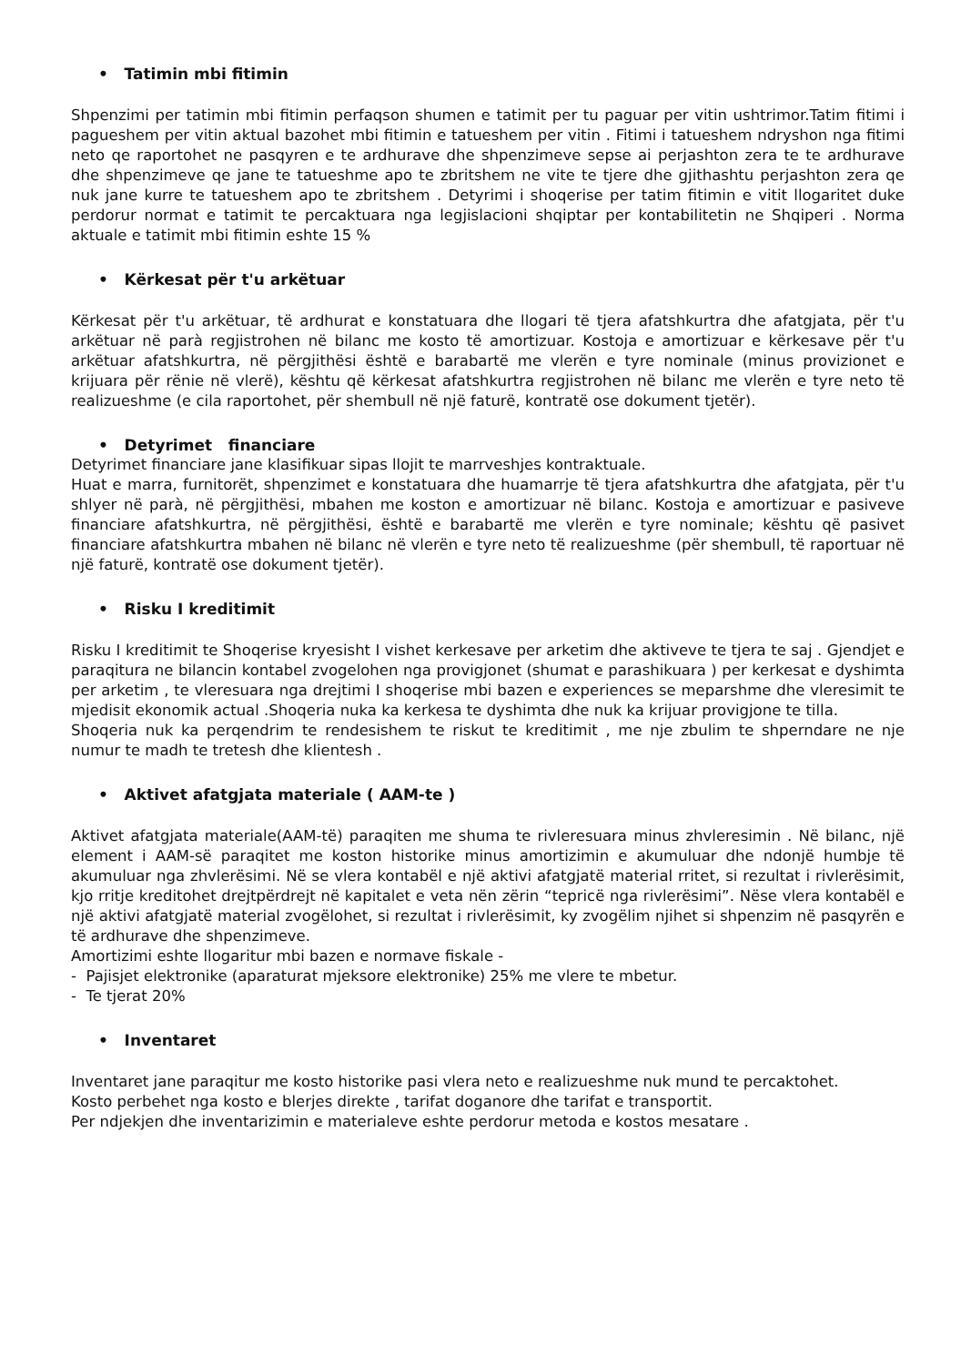• Tatimin mbi fitimin
Shpenzimi per tatimin mbi fitimin perfaqson shumen e tatimit per tu paguar per vitin ushtrimor.Tatim fitimi i pagueshem per vitin aktual bazohet mbi fitimin e tatueshem per vitin . Fitimi i tatueshem ndryshon nga fitimi neto qe raportohet ne pasqyren e te ardhurave dhe shpenzimeve sepse ai perjashton zera te te ardhurave dhe shpenzimeve qe jane te tatueshme apo te zbritshem ne vite te tjere dhe gjithashtu perjashton zera qe nuk jane kurre te tatueshem apo te zbritshem . Detyrimi i shoqerise per tatim fitimin e vitit llogaritet duke perdorur normat e tatimit te percaktuara nga legjislacioni shqiptar per kontabilitetin ne Shqiperi . Norma aktuale e tatimit mbi fitimin eshte 15 %
• Kërkesat për t'u arkëtuar
Kërkesat për t'u arkëtuar, të ardhurat e konstatuara dhe llogari të tjera afatshkurtra dhe afatgjata, për t'u arkëtuar në parà regjistrohen në bilanc me kosto të amortizuar. Kostoja e amortizuar e kërkesave për t'u arkëtuar afatshkurtra, në përgjithësi është e barabartë me vlerën e tyre nominale (minus provizionet e krijuara për rënie në vlerë), kështu që kërkesat afatshkurtra regjistrohen në bilanc me vlerën e tyre neto të realizueshme (e cila raportohet, për shembull në një faturë, kontratë ose dokument tjetër).
• Detyrimet financiare
Detyrimet financiare jane klasifikuar sipas llojit te marrveshjes kontraktuale.
Huat e marra, furnitorët, shpenzimet e konstatuara dhe huamarrje të tjera afatshkurtra dhe afatgjata, për t'u shlyer në parà, në përgjithësi, mbahen me koston e amortizuar në bilanc. Kostoja e amortizuar e pasiveve financiare afatshkurtra, në përgjithësi, është e barabartë me vlerën e tyre nominale; kështu që pasivet financiare afatshkurtra mbahen në bilanc në vlerën e tyre neto të realizueshme (për shembull, të raportuar në një faturë, kontratë ose dokument tjetër).
• Risku I kreditimit
Risku I kreditimit te Shoqerise kryesisht I vishet kerkesave per arketim dhe aktiveve te tjera te saj . Gjendjet e paraqitura ne bilancin kontabel zvogelohen nga provigjonet (shumat e parashikuara ) per kerkesat e dyshimta per arketim , te vleresuara nga drejtimi I shoqerise mbi bazen e experiences se meparshme dhe vleresimit te mjedisit ekonomik actual .Shoqeria nuka ka kerkesa te dyshimta dhe nuk ka krijuar provigjone te tilla.
Shoqeria nuk ka perqendrim te rendesishem te riskut te kreditimit , me nje zbulim te shperndare ne nje numur te madh te tretesh dhe klientesh .
• Aktivet afatgjata materiale ( AAM-te )
Aktivet afatgjata materiale(AAM-të) paraqiten me shuma te rivleresuara minus zhvleresimin . Në bilanc, një element i AAM-së paraqitet me koston historike minus amortizimin e akumuluar dhe ndonjë humbje të akumuluar nga zhvlerësimi. Në se vlera kontabël e një aktivi afatgjatë material rritet, si rezultat i rivlerësimit, kjo rritje kreditohet drejtpërdrejt në kapitalet e veta nën zërin “tepricë nga rivlerësimi”. Nëse vlera kontabël e një aktivi afatgjatë material zvogëlohet, si rezultat i rivlerësimit, ky zvogëlim njihet si shpenzim në pasqyrën e të ardhurave dhe shpenzimeve.
Amortizimi eshte llogaritur mbi bazen e normave fiskale -
- Pajisjet elektronike (aparaturat mjeksore elektronike) 25% me vlere te mbetur.
- Te tjerat 20%
• Inventaret
Inventaret jane paraqitur me kosto historike pasi vlera neto e realizueshme nuk mund te percaktohet.
Kosto perbehet nga kosto e blerjes direkte , tarifat doganore dhe tarifat e transportit.
Per ndjekjen dhe inventarizimin e materialeve eshte perdorur metoda e kostos mesatare .